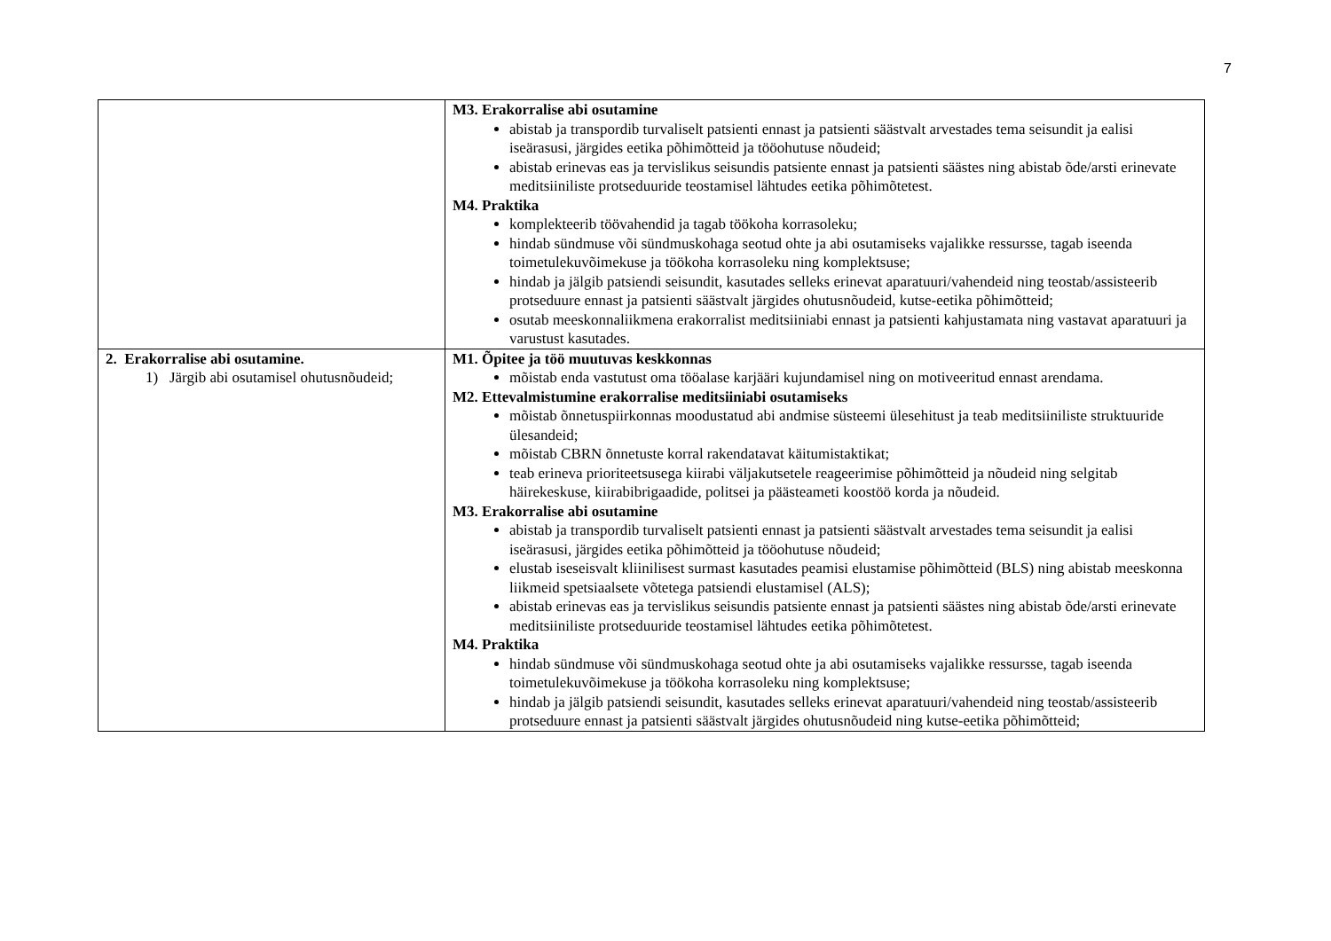7
| | M3. Erakorralise abi osutamine abistab ja transpordib turvaliselt patsienti ennast ja patsienti säästvalt arvestades tema seisundit ja ealisi iseärasusi, järgides eetika põhimõtteid ja tööohutuse nõudeid; abistab erinevas eas ja tervislikus seisundis patsiente ennast ja patsienti säästes ning abistab õde/arsti erinevate meditsiiniliste protseduuride teostamisel lähtudes eetika põhimõtetest. M4. Praktika komplekteerib töövahendid ja tagab töökoha korrasoleku; hindab sündmuse või sündmuskohaga seotud ohte ja abi osutamiseks vajalikke ressursse, tagab iseenda toimetulekuvõimekuse ja töökoha korrasoleku ning komplektsuse; hindab ja jälgib patsiendi seisundit, kasutades selleks erinevat aparatuuri/vahendeid ning teostab/assisteerib protseduure ennast ja patsienti säästvalt järgides ohutusnõudeid, kutse-eetika põhimõtteid; osutab meeskonnaliikmena erakorralist meditsiiniabi ennast ja patsienti kahjustamata ning vastavat aparatuuri ja varustust kasutades. |
| 2. Erakorralise abi osutamine. 1) Järgib abi osutamisel ohutusnõudeid; | M1. Õpitee ja töö muutuvas keskkonnas mõistab enda vastutust oma tööalase karjääri kujundamisel ning on motiveeritud ennast arendama. M2. Ettevalmistumine erakorralise meditsiiniabi osutamiseks mõistab õnnetuspiirkonnas moodustatud abi andmise süsteemi ülesehitust ja teab meditsiiniliste struktuuride ülesandeid; mõistab CBRN õnnetuste korral rakendatavat käitumistaktikat; teab erineva prioriteetsusega kiirabi väljakutsetele reageerimise põhimõtteid ja nõudeid ning selgitab häirekeskuse, kiirabibrigaadide, politsei ja päästeameti koostöö korda ja nõudeid. M3. Erakorralise abi osutamine abistab ja transpordib turvaliselt patsienti ennast ja patsienti säästvalt arvestades tema seisundit ja ealisi iseärasusi, järgides eetika põhimõtteid ja tööohutuse nõudeid; elustab iseseisvalt kliinilisest surmast kasutades peamisi elustamise põhimõtteid (BLS) ning abistab meeskonna liikmeid spetsiaalsete võtetega patsiendi elustamisel (ALS); abistab erinevas eas ja tervislikus seisundis patsiente ennast ja patsienti säästes ning abistab õde/arsti erinevate meditsiiniliste protseduuride teostamisel lähtudes eetika põhimõtetest. M4. Praktika hindab sündmuse või sündmuskohaga seotud ohte ja abi osutamiseks vajalikke ressursse, tagab iseenda toimetulekuvõimekuse ja töökoha korrasoleku ning komplektsuse; hindab ja jälgib patsiendi seisundit, kasutades selleks erinevat aparatuuri/vahendeid ning teostab/assisteerib protseduure ennast ja patsienti säästvalt järgides ohutusnõudeid ning kutse-eetika põhimõtteid; |